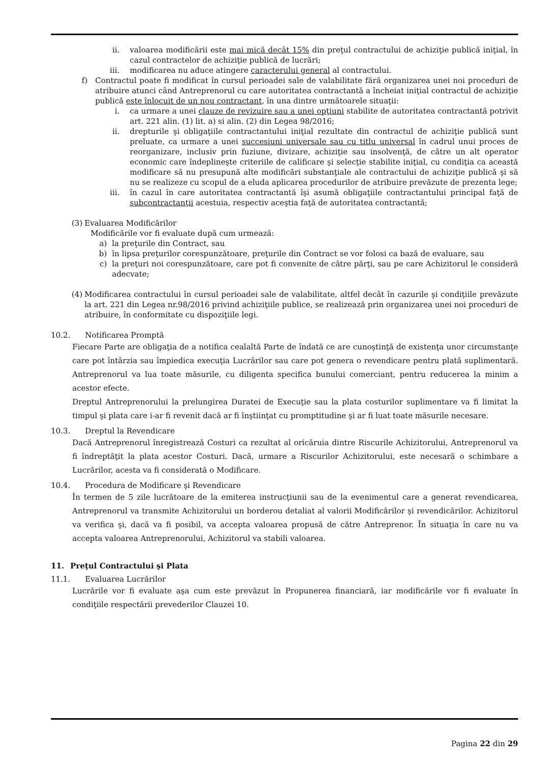ii. valoarea modificării este mai mică decât 15% din preţul contractului de achiziţie publică iniţial, în cazul contractelor de achiziţie publică de lucrări;
iii. modificarea nu aduce atingere caracterului general al contractului.
f) Contractul poate fi modificat în cursul perioadei sale de valabilitate fără organizarea unei noi proceduri de atribuire atunci când Antreprenorul cu care autoritatea contractantă a încheiat iniţial contractul de achiziţie publică este înlocuit de un nou contractant, în una dintre următoarele situaţii:
i. ca urmare a unei clauze de revizuire sau a unei opţiuni stabilite de autoritatea contractantă potrivit art. 221 alin. (1) lit. a) si alin. (2) din Legea 98/2016;
ii. drepturile şi obligaţiile contractantului iniţial rezultate din contractul de achiziţie publică sunt preluate, ca urmare a unei succesiuni universale sau cu titlu universal în cadrul unui proces de reorganizare, inclusiv prin fuziune, divizare, achiziţie sau insolvenţă, de către un alt operator economic care îndeplineşte criteriile de calificare şi selecţie stabilite iniţial, cu condiţia ca această modificare să nu presupună alte modificări substanţiale ale contractului de achiziţie publică şi să nu se realizeze cu scopul de a eluda aplicarea procedurilor de atribuire prevăzute de prezenta lege;
iii. în cazul în care autoritatea contractantă îşi asumă obligaţiile contractantului principal faţă de subcontractanţii acestuia, respectiv aceştia faţă de autoritatea contractantă;
(3) Evaluarea Modificărilor
Modificările vor fi evaluate după cum urmează:
a) la preţurile din Contract, sau
b) în lipsa preţurilor corespunzătoare, preţurile din Contract se vor folosi ca bază de evaluare, sau
c) la preţuri noi corespunzătoare, care pot fi convenite de către părţi, sau pe care Achizitorul le consideră adecvate;
(4) Modificarea contractului în cursul perioadei sale de valabilitate, altfel decât în cazurile şi condiţiile prevăzute la art. 221 din Legea nr.98/2016 privind achiziţiile publice, se realizează prin organizarea unei noi proceduri de atribuire, în conformitate cu dispoziţiile legi.
10.2. Notificarea Promptă
Fiecare Parte are obligaţia de a notifica cealaltă Parte de îndată ce are cunoştinţă de existenţa unor circumstanţe care pot întârzia sau împiedica execuţia Lucrărilor sau care pot genera o revendicare pentru plată suplimentară. Antreprenorul va lua toate măsurile, cu diligenta specifica bunului comerciant, pentru reducerea la minim a acestor efecte.
Dreptul Antreprenorului la prelungirea Duratei de Execuţie sau la plata costurilor suplimentare va fi limitat la timpul şi plata care i-ar fi revenit dacă ar fi înştiinţat cu promptitudine şi ar fi luat toate măsurile necesare.
10.3. Dreptul la Revendicare
Dacă Antreprenorul înregistrează Costuri ca rezultat al oricăruia dintre Riscurile Achizitorului, Antreprenorul va fi îndreptăţit la plata acestor Costuri. Dacă, urmare a Riscurilor Achizitorului, este necesară o schimbare a Lucrărilor, acesta va fi considerată o Modificare.
10.4. Procedura de Modificare şi Revendicare
În termen de 5 zile lucrătoare de la emiterea instrucţiunii sau de la evenimentul care a generat revendicarea, Antreprenorul va transmite Achizitorului un borderou detaliat al valorii Modificărilor şi revendicărilor. Achizitorul va verifica şi, dacă va fi posibil, va accepta valoarea propusă de către Antreprenor. În situaţia în care nu va accepta valoarea Antreprenorului, Achizitorul va stabili valoarea.
11. Preţul Contractului şi Plata
11.1. Evaluarea Lucrărilor
Lucrările vor fi evaluate aşa cum este prevăzut în Propunerea financiară, iar modificările vor fi evaluate în condiţiile respectării prevederilor Clauzei 10.
Pagina 22 din 29